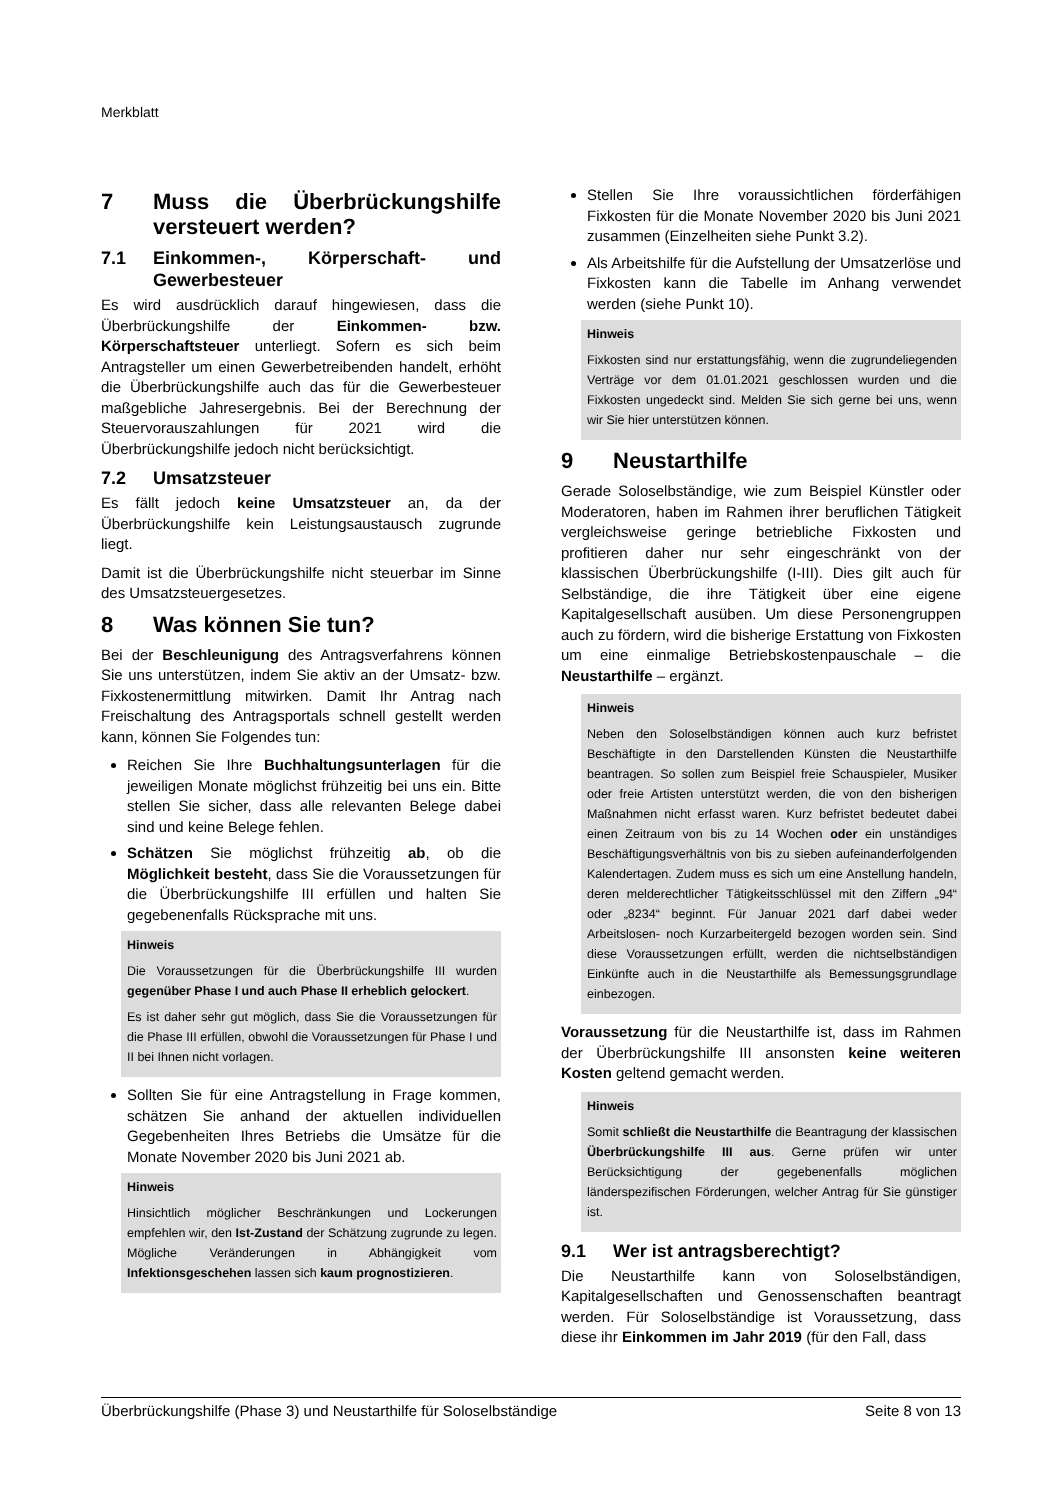Merkblatt
7 Muss die Überbrückungshilfe versteuert werden?
7.1 Einkommen-, Körperschaft- und Gewerbesteuer
Es wird ausdrücklich darauf hingewiesen, dass die Überbrückungshilfe der Einkommen- bzw. Körperschaftsteuer unterliegt. Sofern es sich beim Antragsteller um einen Gewerbetreibenden handelt, erhöht die Überbrückungshilfe auch das für die Gewerbesteuer maßgebliche Jahresergebnis. Bei der Berechnung der Steuervorauszahlungen für 2021 wird die Überbrückungshilfe jedoch nicht berücksichtigt.
7.2 Umsatzsteuer
Es fällt jedoch keine Umsatzsteuer an, da der Überbrückungshilfe kein Leistungsaustausch zugrunde liegt.
Damit ist die Überbrückungshilfe nicht steuerbar im Sinne des Umsatzsteuergesetzes.
8 Was können Sie tun?
Bei der Beschleunigung des Antragsverfahrens können Sie uns unterstützen, indem Sie aktiv an der Umsatz- bzw. Fixkostenermittlung mitwirken. Damit Ihr Antrag nach Freischaltung des Antragsportals schnell gestellt werden kann, können Sie Folgendes tun:
Reichen Sie Ihre Buchhaltungsunterlagen für die jeweiligen Monate möglichst frühzeitig bei uns ein. Bitte stellen Sie sicher, dass alle relevanten Belege dabei sind und keine Belege fehlen.
Schätzen Sie möglichst frühzeitig ab, ob die Möglichkeit besteht, dass Sie die Voraussetzungen für die Überbrückungshilfe III erfüllen und halten Sie gegebenenfalls Rücksprache mit uns.
Hinweis
Die Voraussetzungen für die Überbrückungshilfe III wurden gegenüber Phase I und auch Phase II erheblich gelockert.
Es ist daher sehr gut möglich, dass Sie die Voraussetzungen für die Phase III erfüllen, obwohl die Voraussetzungen für Phase I und II bei Ihnen nicht vorlagen.
Sollten Sie für eine Antragstellung in Frage kommen, schätzen Sie anhand der aktuellen individuellen Gegebenheiten Ihres Betriebs die Umsätze für die Monate November 2020 bis Juni 2021 ab.
Hinweis
Hinsichtlich möglicher Beschränkungen und Lockerungen empfehlen wir, den Ist-Zustand der Schätzung zugrunde zu legen. Mögliche Veränderungen in Abhängigkeit vom Infektionsgeschehen lassen sich kaum prognostizieren.
Stellen Sie Ihre voraussichtlichen förderfähigen Fixkosten für die Monate November 2020 bis Juni 2021 zusammen (Einzelheiten siehe Punkt 3.2).
Als Arbeitshilfe für die Aufstellung der Umsatzerlöse und Fixkosten kann die Tabelle im Anhang verwendet werden (siehe Punkt 10).
Hinweis
Fixkosten sind nur erstattungsfähig, wenn die zugrundeliegenden Verträge vor dem 01.01.2021 geschlossen wurden und die Fixkosten ungedeckt sind. Melden Sie sich gerne bei uns, wenn wir Sie hier unterstützen können.
9 Neustarthilfe
Gerade Soloselbständige, wie zum Beispiel Künstler oder Moderatoren, haben im Rahmen ihrer beruflichen Tätigkeit vergleichsweise geringe betriebliche Fixkosten und profitieren daher nur sehr eingeschränkt von der klassischen Überbrückungshilfe (I-III). Dies gilt auch für Selbständige, die ihre Tätigkeit über eine eigene Kapitalgesellschaft ausüben. Um diese Personengruppen auch zu fördern, wird die bisherige Erstattung von Fixkosten um eine einmalige Betriebskostenpauschale – die Neustarthilfe – ergänzt.
Hinweis
Neben den Soloselbständigen können auch kurz befristet Beschäftigte in den Darstellenden Künsten die Neustarthilfe beantragen. So sollen zum Beispiel freie Schauspieler, Musiker oder freie Artisten unterstützt werden, die von den bisherigen Maßnahmen nicht erfasst waren. Kurz befristet bedeutet dabei einen Zeitraum von bis zu 14 Wochen oder ein unständiges Beschäftigungsverhältnis von bis zu sieben aufeinanderfolgenden Kalendertagen. Zudem muss es sich um eine Anstellung handeln, deren melderechtlicher Tätigkeitsschlüssel mit den Ziffern „94“ oder „8234“ beginnt. Für Januar 2021 darf dabei weder Arbeitslosen- noch Kurzarbeitergeld bezogen worden sein. Sind diese Voraussetzungen erfüllt, werden die nichtselbständigen Einkünfte auch in die Neustarthilfe als Bemessungsgrundlage einbezogen.
Voraussetzung für die Neustarthilfe ist, dass im Rahmen der Überbrückungshilfe III ansonsten keine weiteren Kosten geltend gemacht werden.
Hinweis
Somit schließt die Neustarthilfe die Beantragung der klassischen Überbrückungshilfe III aus. Gerne prüfen wir unter Berücksichtigung der gegebenenfalls möglichen länderspezifischen Förderungen, welcher Antrag für Sie günstiger ist.
9.1 Wer ist antragsberechtigt?
Die Neustarthilfe kann von Soloselbständigen, Kapitalgesellschaften und Genossenschaften beantragt werden. Für Soloselbständige ist Voraussetzung, dass diese ihr Einkommen im Jahr 2019 (für den Fall, dass
Überbrückungshilfe (Phase 3) und Neustarthilfe für Soloselbständige Seite 8 von 13